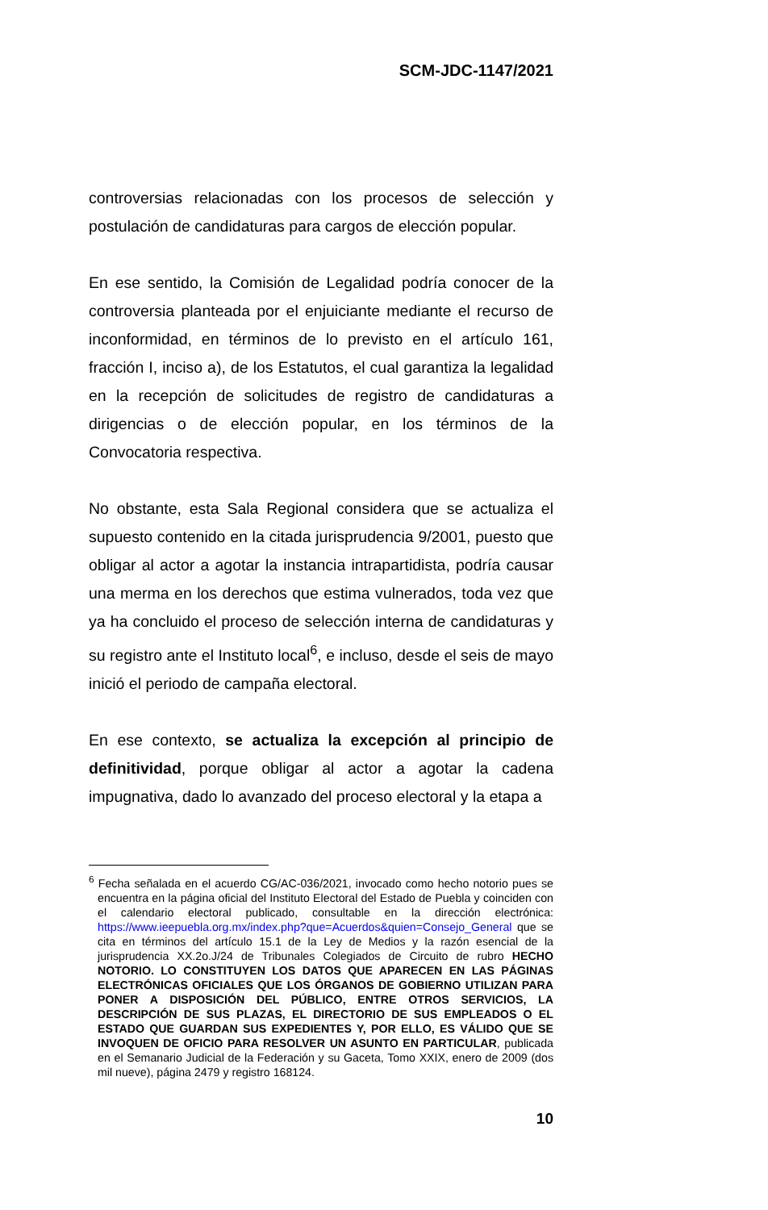SCM-JDC-1147/2021
controversias relacionadas con los procesos de selección y postulación de candidaturas para cargos de elección popular.
En ese sentido, la Comisión de Legalidad podría conocer de la controversia planteada por el enjuiciante mediante el recurso de inconformidad, en términos de lo previsto en el artículo 161, fracción I, inciso a), de los Estatutos, el cual garantiza la legalidad en la recepción de solicitudes de registro de candidaturas a dirigencias o de elección popular, en los términos de la Convocatoria respectiva.
No obstante, esta Sala Regional considera que se actualiza el supuesto contenido en la citada jurisprudencia 9/2001, puesto que obligar al actor a agotar la instancia intrapartidista, podría causar una merma en los derechos que estima vulnerados, toda vez que ya ha concluido el proceso de selección interna de candidaturas y su registro ante el Instituto local<sup>6</sup>, e incluso, desde el seis de mayo inició el periodo de campaña electoral.
En ese contexto, se actualiza la excepción al principio de definitividad, porque obligar al actor a agotar la cadena impugnativa, dado lo avanzado del proceso electoral y la etapa a
<sup>6</sup> Fecha señalada en el acuerdo CG/AC-036/2021, invocado como hecho notorio pues se encuentra en la página oficial del Instituto Electoral del Estado de Puebla y coinciden con el calendario electoral publicado, consultable en la dirección electrónica: https://www.ieepuebla.org.mx/index.php?que=Acuerdos&quien=Consejo_General que se cita en términos del artículo 15.1 de la Ley de Medios y la razón esencial de la jurisprudencia XX.2o.J/24 de Tribunales Colegiados de Circuito de rubro HECHO NOTORIO. LO CONSTITUYEN LOS DATOS QUE APARECEN EN LAS PÁGINAS ELECTRÓNICAS OFICIALES QUE LOS ÓRGANOS DE GOBIERNO UTILIZAN PARA PONER A DISPOSICIÓN DEL PÚBLICO, ENTRE OTROS SERVICIOS, LA DESCRIPCIÓN DE SUS PLAZAS, EL DIRECTORIO DE SUS EMPLEADOS O EL ESTADO QUE GUARDAN SUS EXPEDIENTES Y, POR ELLO, ES VÁLIDO QUE SE INVOQUEN DE OFICIO PARA RESOLVER UN ASUNTO EN PARTICULAR, publicada en el Semanario Judicial de la Federación y su Gaceta, Tomo XXIX, enero de 2009 (dos mil nueve), página 2479 y registro 168124.
10